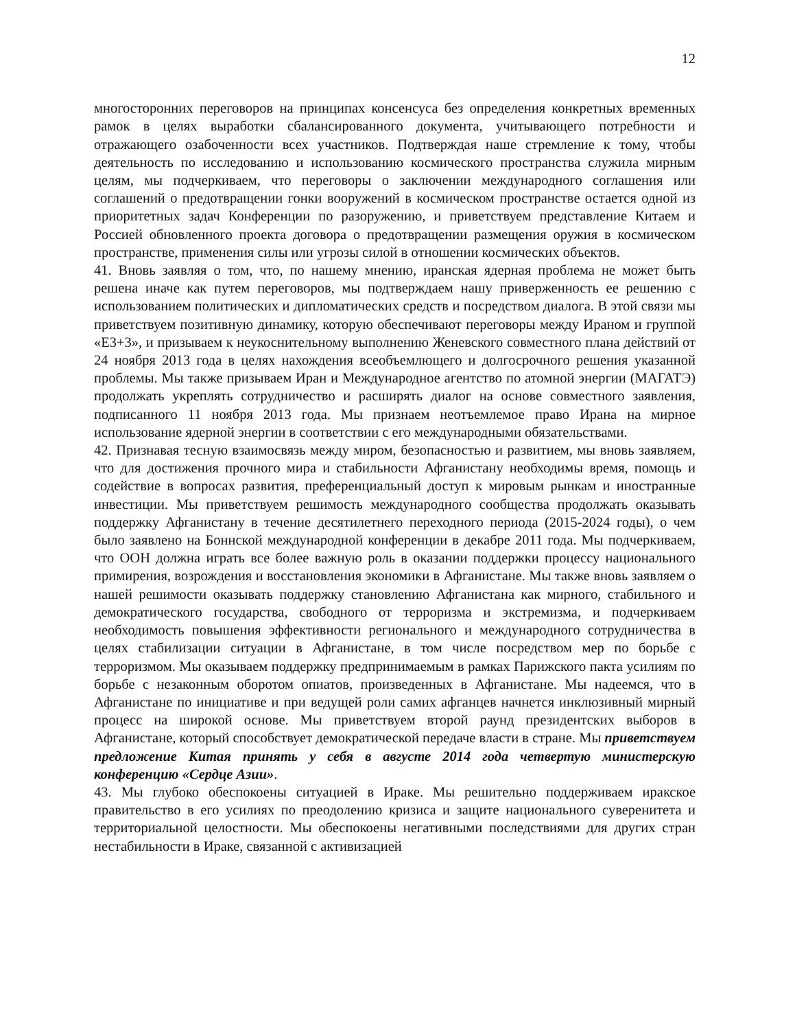12
многосторонних переговоров на принципах консенсуса без определения конкретных временных рамок в целях выработки сбалансированного документа, учитывающего потребности и отражающего озабоченности всех участников. Подтверждая наше стремление к тому, чтобы деятельность по исследованию и использованию космического пространства служила мирным целям, мы подчеркиваем, что переговоры о заключении международного соглашения или соглашений о предотвращении гонки вооружений в космическом пространстве остается одной из приоритетных задач Конференции по разоружению, и приветствуем представление Китаем и Россией обновленного проекта договора о предотвращении размещения оружия в космическом пространстве, применения силы или угрозы силой в отношении космических объектов.
41. Вновь заявляя о том, что, по нашему мнению, иранская ядерная проблема не может быть решена иначе как путем переговоров, мы подтверждаем нашу приверженность ее решению с использованием политических и дипломатических средств и посредством диалога. В этой связи мы приветствуем позитивную динамику, которую обеспечивают переговоры между Ираном и группой «Е3+3», и призываем к неукоснительному выполнению Женевского совместного плана действий от 24 ноября 2013 года в целях нахождения всеобъемлющего и долгосрочного решения указанной проблемы. Мы также призываем Иран и Международное агентство по атомной энергии (МАГАТЭ) продолжать укреплять сотрудничество и расширять диалог на основе совместного заявления, подписанного 11 ноября 2013 года. Мы признаем неотъемлемое право Ирана на мирное использование ядерной энергии в соответствии с его международными обязательствами.
42. Признавая тесную взаимосвязь между миром, безопасностью и развитием, мы вновь заявляем, что для достижения прочного мира и стабильности Афганистану необходимы время, помощь и содействие в вопросах развития, преференциальный доступ к мировым рынкам и иностранные инвестиции. Мы приветствуем решимость международного сообщества продолжать оказывать поддержку Афганистану в течение десятилетнего переходного периода (2015-2024 годы), о чем было заявлено на Боннской международной конференции в декабре 2011 года. Мы подчеркиваем, что ООН должна играть все более важную роль в оказании поддержки процессу национального примирения, возрождения и восстановления экономики в Афганистане. Мы также вновь заявляем о нашей решимости оказывать поддержку становлению Афганистана как мирного, стабильного и демократического государства, свободного от терроризма и экстремизма, и подчеркиваем необходимость повышения эффективности регионального и международного сотрудничества в целях стабилизации ситуации в Афганистане, в том числе посредством мер по борьбе с терроризмом. Мы оказываем поддержку предпринимаемым в рамках Парижского пакта усилиям по борьбе с незаконным оборотом опиатов, произведенных в Афганистане. Мы надеемся, что в Афганистане по инициативе и при ведущей роли самих афганцев начнется инклюзивный мирный процесс на широкой основе. Мы приветствуем второй раунд президентских выборов в Афганистане, который способствует демократической передаче власти в стране. Мы приветствуем предложение Китая принять у себя в августе 2014 года четвертую министерскую конференцию «Сердце Азии».
43. Мы глубоко обеспокоены ситуацией в Ираке. Мы решительно поддерживаем иракское правительство в его усилиях по преодолению кризиса и защите национального суверенитета и территориальной целостности. Мы обеспокоены негативными последствиями для других стран нестабильности в Ираке, связанной с активизацией